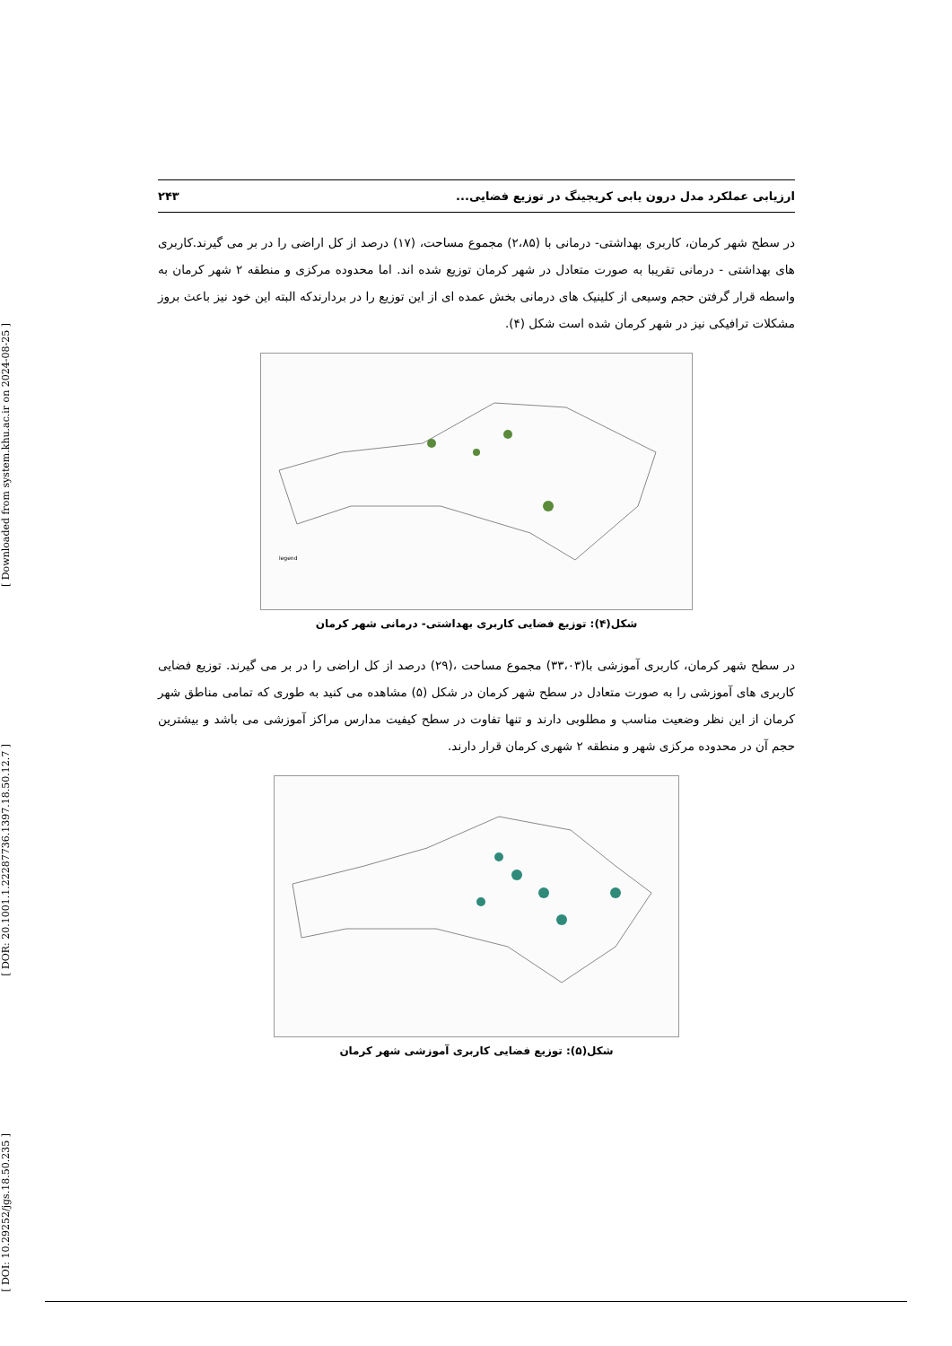[ Downloaded from system.khu.ac.ir on 2024-08-25 ]
[ DOR: 20.1001.1.22287736.1397.18.50.12.7 ]
[ DOI: 10.29252/jgs.18.50.235 ]
ارزیابی عملکرد مدل درون یابی کریجینگ در توزیع فضایی... ۲۴۳
در سطح شهر کرمان، کاربری بهداشتی- درمانی با (۲،۸۵) مجموع مساحت، (۱۷) درصد از کل اراضی را در بر می گیرند.کاربری های بهداشتی - درمانی تقریبا به صورت متعادل در شهر کرمان توزیع شده اند. اما محدوده مرکزی و منطقه ۲ شهر کرمان به واسطه قرار گرفتن حجم وسیعی از کلینیک های درمانی بخش عمده ای از این توزیع را در بردارندکه البته این خود نیز باعث بروز مشکلات ترافیکی نیز در شهر کرمان شده است شکل (۴).
legend
شکل(۴): توزیع فضایی کاربری بهداشتی- درمانی شهر کرمان
در سطح شهر کرمان، کاربری آموزشی با(۳۳،۰۳) مجموع مساحت ،(۲۹) درصد از کل اراضی را در بر می گیرند. توزیع فضایی کاربری های آموزشی را به صورت متعادل در سطح شهر کرمان در شکل (۵) مشاهده می کنید به طوری که تمامی مناطق شهر کرمان از این نظر وضعیت مناسب و مطلوبی دارند و تنها تفاوت در سطح کیفیت مدارس مراکز آموزشی می باشد و بیشترین حجم آن در محدوده مرکزی شهر و منطقه ۲ شهری کرمان قرار دارند.
شکل(۵): توزیع فضایی کاربری آموزشی شهر کرمان